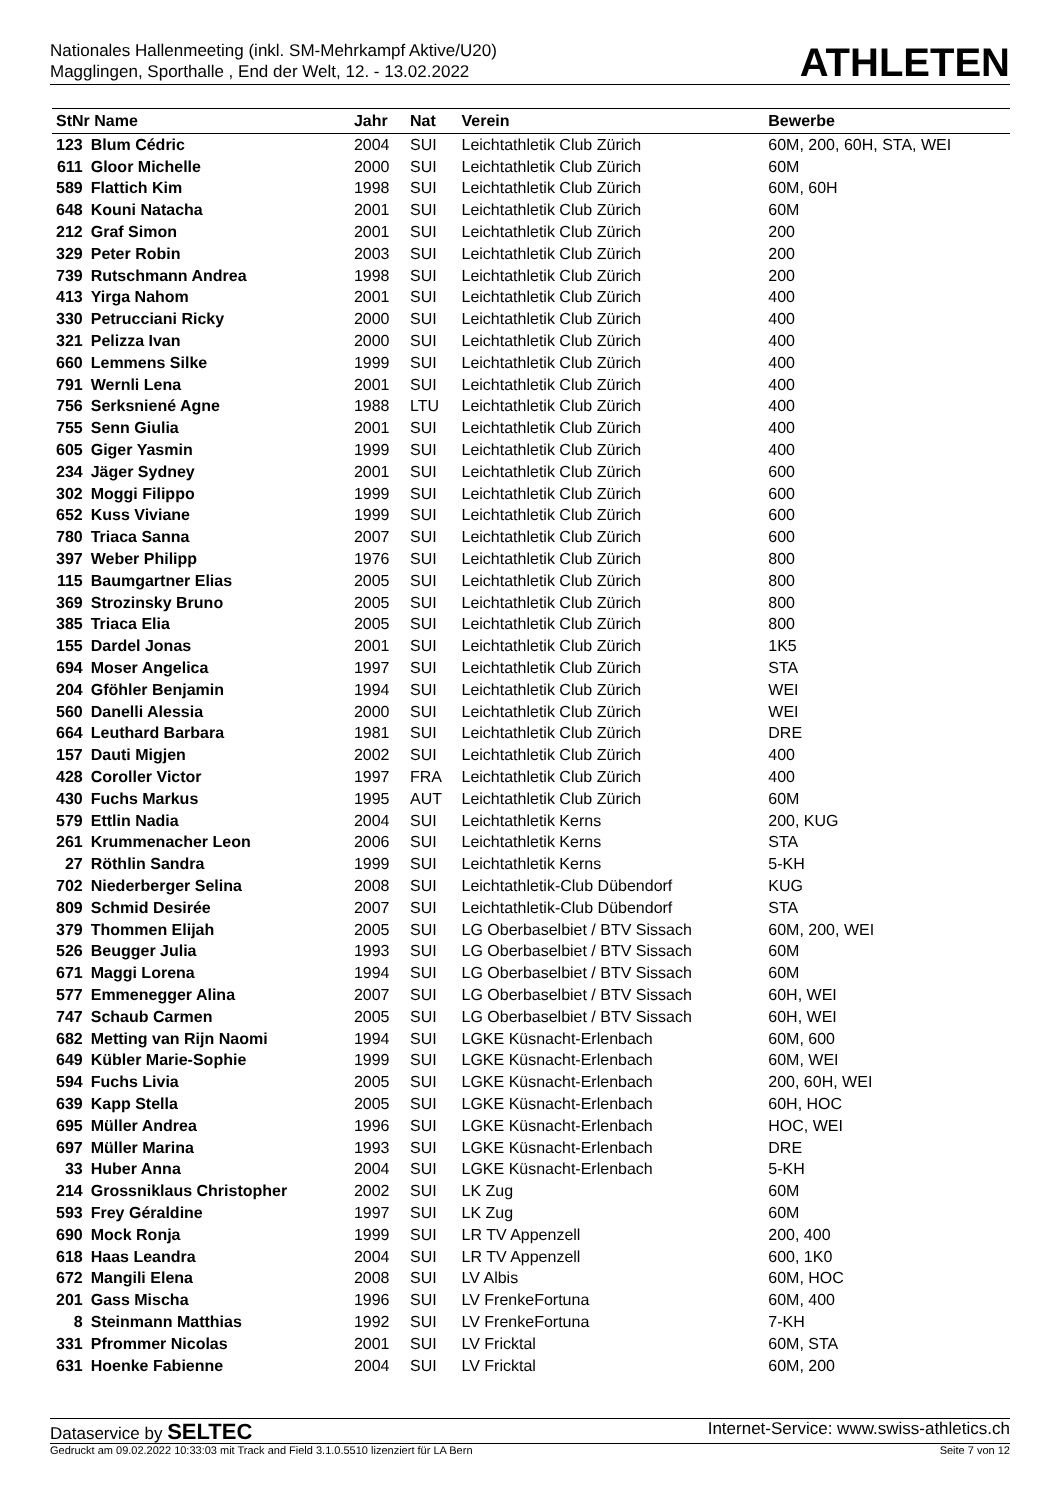Nationales Hallenmeeting (inkl. SM-Mehrkampf Aktive/U20)
Magglingen, Sporthalle , End der Welt, 12. - 13.02.2022
ATHLETEN
| StNr Name | | Jahr | Nat | Verein | Bewerbe |
| --- | --- | --- | --- | --- | --- |
| 123 | Blum Cédric | 2004 | SUI | Leichtathletik Club Zürich | 60M, 200, 60H, STA, WEI |
| 611 | Gloor Michelle | 2000 | SUI | Leichtathletik Club Zürich | 60M |
| 589 | Flattich Kim | 1998 | SUI | Leichtathletik Club Zürich | 60M, 60H |
| 648 | Kouni Natacha | 2001 | SUI | Leichtathletik Club Zürich | 60M |
| 212 | Graf Simon | 2001 | SUI | Leichtathletik Club Zürich | 200 |
| 329 | Peter Robin | 2003 | SUI | Leichtathletik Club Zürich | 200 |
| 739 | Rutschmann Andrea | 1998 | SUI | Leichtathletik Club Zürich | 200 |
| 413 | Yirga Nahom | 2001 | SUI | Leichtathletik Club Zürich | 400 |
| 330 | Petrucciani Ricky | 2000 | SUI | Leichtathletik Club Zürich | 400 |
| 321 | Pelizza Ivan | 2000 | SUI | Leichtathletik Club Zürich | 400 |
| 660 | Lemmens Silke | 1999 | SUI | Leichtathletik Club Zürich | 400 |
| 791 | Wernli Lena | 2001 | SUI | Leichtathletik Club Zürich | 400 |
| 756 | Serksniené Agne | 1988 | LTU | Leichtathletik Club Zürich | 400 |
| 755 | Senn Giulia | 2001 | SUI | Leichtathletik Club Zürich | 400 |
| 605 | Giger Yasmin | 1999 | SUI | Leichtathletik Club Zürich | 400 |
| 234 | Jäger Sydney | 2001 | SUI | Leichtathletik Club Zürich | 600 |
| 302 | Moggi Filippo | 1999 | SUI | Leichtathletik Club Zürich | 600 |
| 652 | Kuss Viviane | 1999 | SUI | Leichtathletik Club Zürich | 600 |
| 780 | Triaca Sanna | 2007 | SUI | Leichtathletik Club Zürich | 600 |
| 397 | Weber Philipp | 1976 | SUI | Leichtathletik Club Zürich | 800 |
| 115 | Baumgartner Elias | 2005 | SUI | Leichtathletik Club Zürich | 800 |
| 369 | Strozinsky Bruno | 2005 | SUI | Leichtathletik Club Zürich | 800 |
| 385 | Triaca Elia | 2005 | SUI | Leichtathletik Club Zürich | 800 |
| 155 | Dardel Jonas | 2001 | SUI | Leichtathletik Club Zürich | 1K5 |
| 694 | Moser Angelica | 1997 | SUI | Leichtathletik Club Zürich | STA |
| 204 | Gföhler Benjamin | 1994 | SUI | Leichtathletik Club Zürich | WEI |
| 560 | Danelli Alessia | 2000 | SUI | Leichtathletik Club Zürich | WEI |
| 664 | Leuthard Barbara | 1981 | SUI | Leichtathletik Club Zürich | DRE |
| 157 | Dauti Migjen | 2002 | SUI | Leichtathletik Club Zürich | 400 |
| 428 | Coroller Victor | 1997 | FRA | Leichtathletik Club Zürich | 400 |
| 430 | Fuchs Markus | 1995 | AUT | Leichtathletik Club Zürich | 60M |
| 579 | Ettlin Nadia | 2004 | SUI | Leichtathletik Kerns | 200, KUG |
| 261 | Krummenacher Leon | 2006 | SUI | Leichtathletik Kerns | STA |
| 27 | Röthlin Sandra | 1999 | SUI | Leichtathletik Kerns | 5-KH |
| 702 | Niederberger Selina | 2008 | SUI | Leichtathletik-Club Dübendorf | KUG |
| 809 | Schmid Desirée | 2007 | SUI | Leichtathletik-Club Dübendorf | STA |
| 379 | Thommen Elijah | 2005 | SUI | LG Oberbaselbiet / BTV Sissach | 60M, 200, WEI |
| 526 | Beugger Julia | 1993 | SUI | LG Oberbaselbiet / BTV Sissach | 60M |
| 671 | Maggi Lorena | 1994 | SUI | LG Oberbaselbiet / BTV Sissach | 60M |
| 577 | Emmenegger Alina | 2007 | SUI | LG Oberbaselbiet / BTV Sissach | 60H, WEI |
| 747 | Schaub Carmen | 2005 | SUI | LG Oberbaselbiet / BTV Sissach | 60H, WEI |
| 682 | Metting van Rijn Naomi | 1994 | SUI | LGKE Küsnacht-Erlenbach | 60M, 600 |
| 649 | Kübler Marie-Sophie | 1999 | SUI | LGKE Küsnacht-Erlenbach | 60M, WEI |
| 594 | Fuchs Livia | 2005 | SUI | LGKE Küsnacht-Erlenbach | 200, 60H, WEI |
| 639 | Kapp Stella | 2005 | SUI | LGKE Küsnacht-Erlenbach | 60H, HOC |
| 695 | Müller Andrea | 1996 | SUI | LGKE Küsnacht-Erlenbach | HOC, WEI |
| 697 | Müller Marina | 1993 | SUI | LGKE Küsnacht-Erlenbach | DRE |
| 33 | Huber Anna | 2004 | SUI | LGKE Küsnacht-Erlenbach | 5-KH |
| 214 | Grossniklaus Christopher | 2002 | SUI | LK Zug | 60M |
| 593 | Frey Géraldine | 1997 | SUI | LK Zug | 60M |
| 690 | Mock Ronja | 1999 | SUI | LR TV Appenzell | 200, 400 |
| 618 | Haas Leandra | 2004 | SUI | LR TV Appenzell | 600, 1K0 |
| 672 | Mangili Elena | 2008 | SUI | LV Albis | 60M, HOC |
| 201 | Gass Mischa | 1996 | SUI | LV FrenkeFortuna | 60M, 400 |
| 8 | Steinmann Matthias | 1992 | SUI | LV FrenkeFortuna | 7-KH |
| 331 | Pfrommer Nicolas | 2001 | SUI | LV Fricktal | 60M, STA |
| 631 | Hoenke Fabienne | 2004 | SUI | LV Fricktal | 60M, 200 |
Dataservice by SELTEC Internet-Service: www.swiss-athletics.ch
Gedruckt am 09.02.2022 10:33:03 mit Track and Field 3.1.0.5510 lizenziert für LA Bern Seite 7 von 12